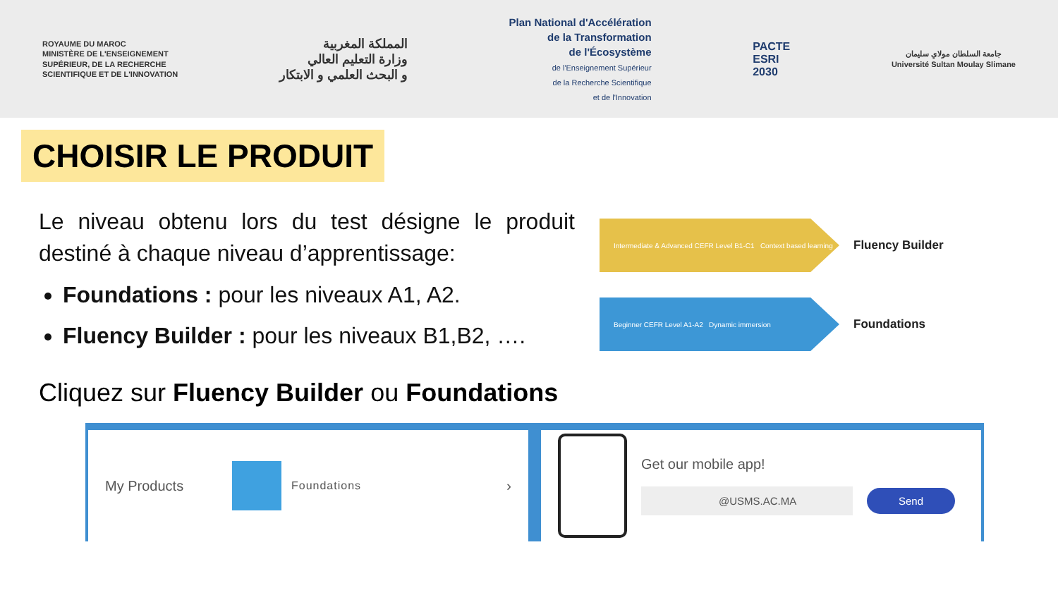ROYAUME DU MAROC
MINISTÈRE DE L'ENSEIGNEMENT
SUPÉRIEUR, DE LA RECHERCHE
SCIENTIFIQUE ET DE L'INNOVATION
المملكة المغربية
وزارة التعليم العالي
و البحث العلمي و الابتكار
Plan National d'Accélération
de la Transformation
de l'Écosystème
de l'Enseignement Supérieur
de la Recherche Scientifique
et de l'Innovation
PACTE
ESRI
2030
جامعة السلطان مولاي سليمان
Université Sultan Moulay Slimane
CHOISIR LE PRODUIT
Le niveau obtenu lors du test désigne le produit destiné à chaque niveau d’apprentissage:
Foundations : pour les niveaux A1, A2.
Fluency Builder : pour les niveaux B1,B2, ….
Intermediate & Advanced CEFR Level B1-C1 Context based learning
Fluency Builder
Beginner CEFR Level A1-A2 Dynamic immersion
Foundations
Cliquez sur Fluency Builder ou Foundations
My Products
Foundations ›
Get our mobile app!
@USMS.AC.MA Send